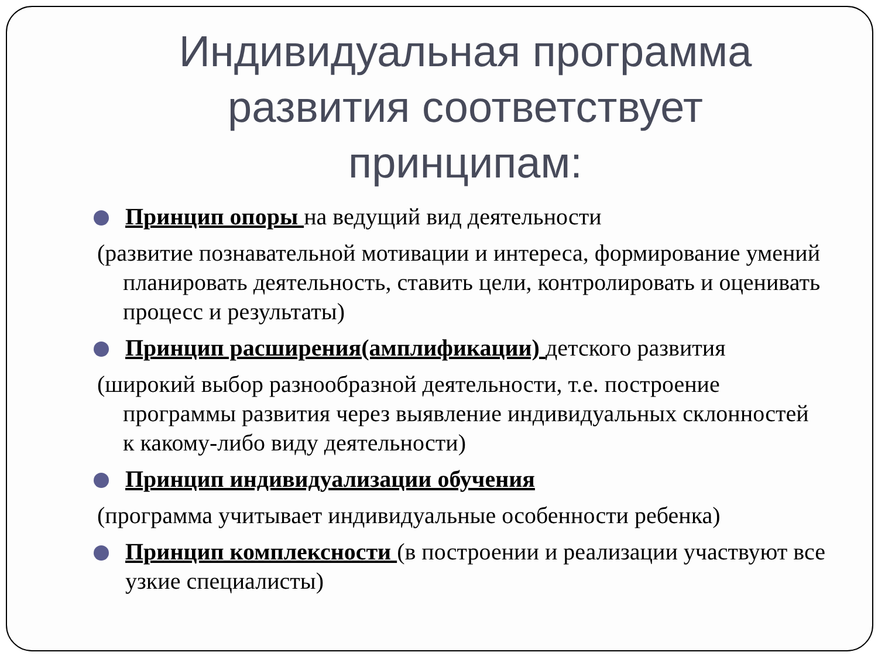Индивидуальная программа развития соответствует принципам:
Принцип опоры на ведущий вид деятельности
(развитие познавательной мотивации и интереса, формирование умений планировать деятельность, ставить цели, контролировать и оценивать процесс и результаты)
Принцип расширения(амплификации) детского развития
(широкий выбор разнообразной деятельности, т.е. построение программы развития через выявление индивидуальных склонностей к какому-либо виду деятельности)
Принцип индивидуализации обучения
(программа учитывает индивидуальные особенности ребенка)
Принцип комплексности (в построении и реализации участвуют все узкие специалисты)